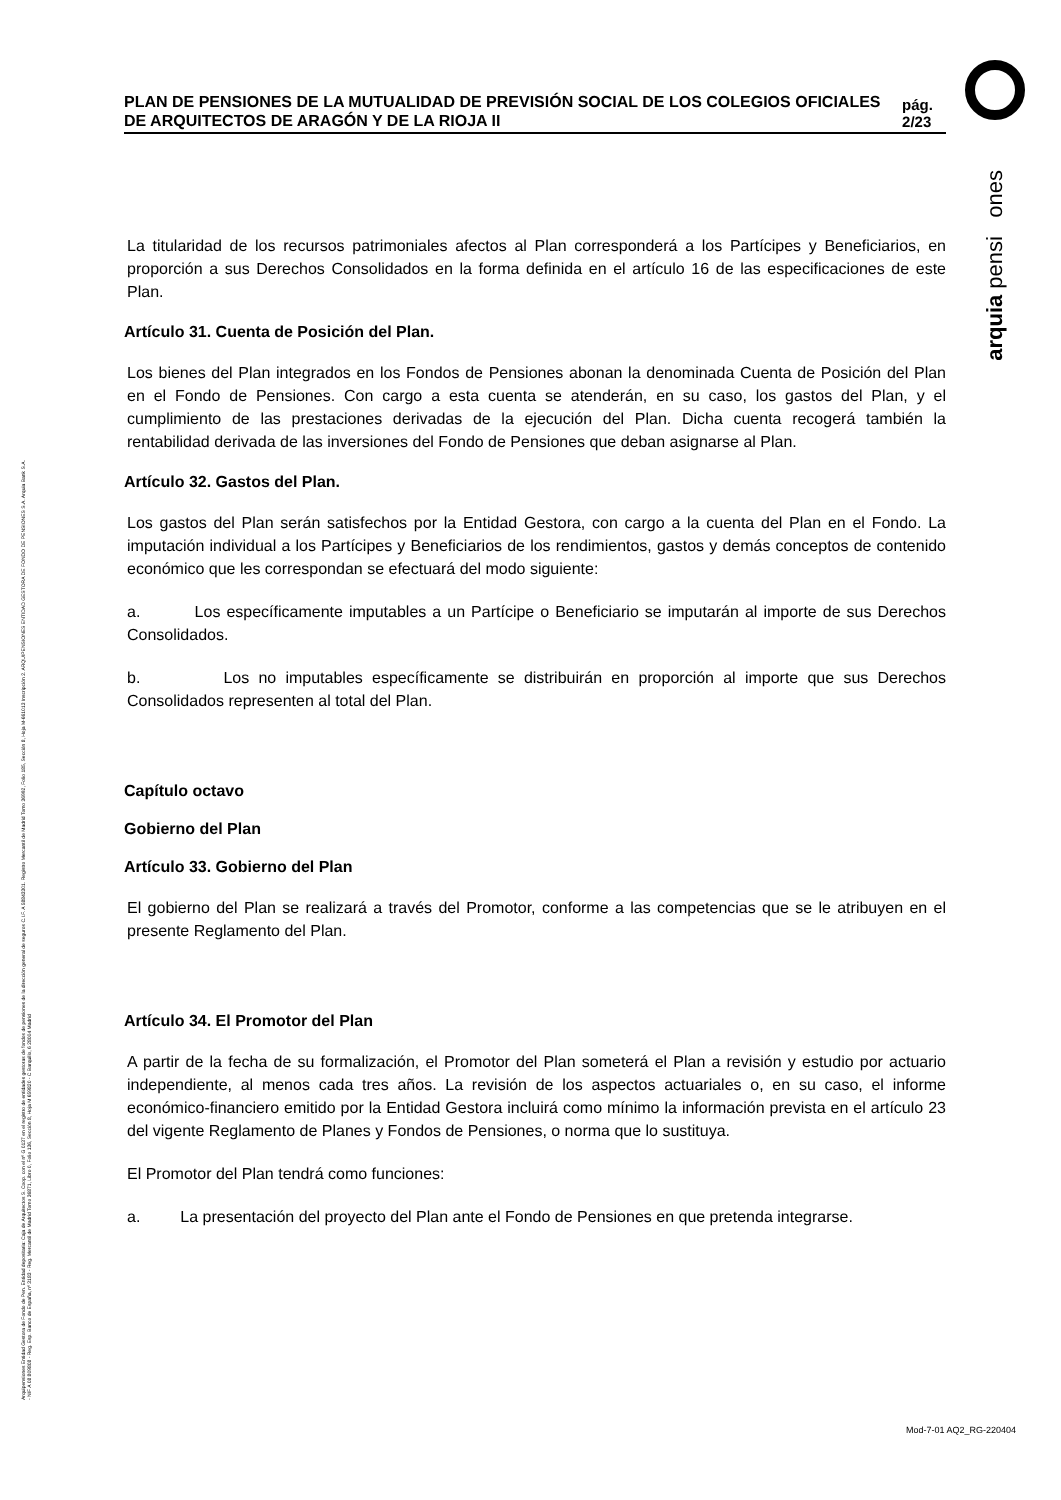arquia pensi ones
Arquipensiones Entidad Gestora de Fondo de Pen. Entidad depositaria: Caja de Arquitectos S. Coop. con el nº G 0137 en el registro de entidades gestoras de fondos de pensiones de la dirección general de seguros C.I.F. A 58843301. Registro Mercantil de Madrid Tomo 36992, Folio 185, Sección 8, Hoja M-661013 Inscripción 2. ARQUIPENSIONES ENTIDAD GESTORA DE FONDO DE PENSIONES S.A. Arquia Bank S.A. - NIF A 08 809808 - Reg. Esp. Banco de España, nº 3183 - Reg. Mercantil de Madrid Tomo 36871, Libro 0, Folio 136, Sección 8, Hoja M 659820 - C Barquillo, 6 28004 Madrid
PLAN DE PENSIONES DE LA MUTUALIDAD DE PREVISIÓN SOCIAL DE LOS COLEGIOS OFICIALES DE ARQUITECTOS DE ARAGÓN Y DE LA RIOJA II
pág. 2/23
La titularidad de los recursos patrimoniales afectos al Plan corresponderá a los Partícipes y Beneficiarios, en proporción a sus Derechos Consolidados en la forma definida en el artículo 16 de las especificaciones de este Plan.
Artículo 31. Cuenta de Posición del Plan.
Los bienes del Plan integrados en los Fondos de Pensiones abonan la denominada Cuenta de Posición del Plan en el Fondo de Pensiones. Con cargo a esta cuenta se atenderán, en su caso, los gastos del Plan, y el cumplimiento de las prestaciones derivadas de la ejecución del Plan. Dicha cuenta recogerá también la rentabilidad derivada de las inversiones del Fondo de Pensiones que deban asignarse al Plan.
Artículo 32. Gastos del Plan.
Los gastos del Plan serán satisfechos por la Entidad Gestora, con cargo a la cuenta del Plan en el Fondo. La imputación individual a los Partícipes y Beneficiarios de los rendimientos, gastos y demás conceptos de contenido económico que les correspondan se efectuará del modo siguiente:
a. Los específicamente imputables a un Partícipe o Beneficiario se imputarán al importe de sus Derechos Consolidados.
b. Los no imputables específicamente se distribuirán en proporción al importe que sus Derechos Consolidados representen al total del Plan.
Capítulo octavo
Gobierno del Plan
Artículo 33. Gobierno del Plan
El gobierno del Plan se realizará a través del Promotor, conforme a las competencias que se le atribuyen en el presente Reglamento del Plan.
Artículo 34. El Promotor del Plan
A partir de la fecha de su formalización, el Promotor del Plan someterá el Plan a revisión y estudio por actuario independiente, al menos cada tres años. La revisión de los aspectos actuariales o, en su caso, el informe económico-financiero emitido por la Entidad Gestora incluirá como mínimo la información prevista en el artículo 23 del vigente Reglamento de Planes y Fondos de Pensiones, o norma que lo sustituya.
El Promotor del Plan tendrá como funciones:
a. La presentación del proyecto del Plan ante el Fondo de Pensiones en que pretenda integrarse.
Mod-7-01 AQ2_RG-220404